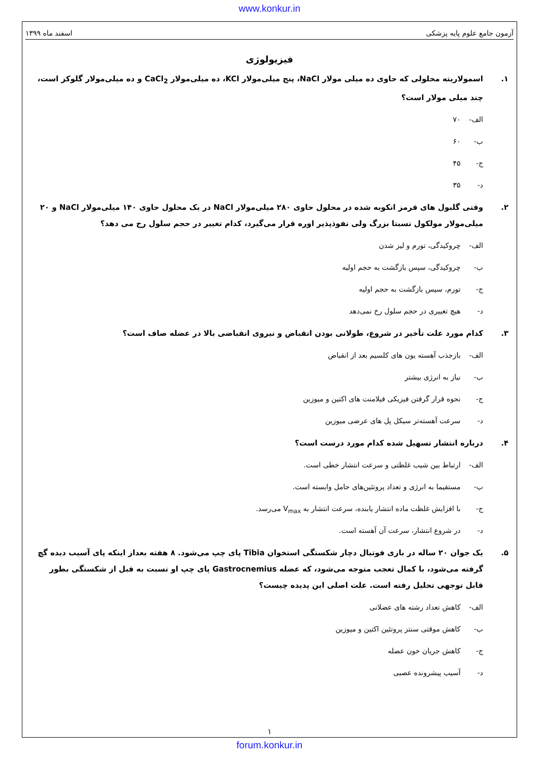www.konkur.in
آزمون جامع علوم پایه پزشکی اسفند ماه ۱۳۹۹
فیزیولوژی
۱. اسمولاریته محلولی که حاوی ده میلی مولار NaCl، پنج میلی‌مولار KCl، ده میلی‌مولار CaCl<sub>2</sub> و ده میلی‌مولار گلوکز است، چند میلی مولار است؟
الف- ۷۰
ب- ۶۰
ج- ۴۵
د- ۳۵
۲. وقتی گلبول های قرمز انکوبه شده در محلول حاوی ۲۸۰ میلی‌مولار NaCl در یک محلول حاوی ۱۴۰ میلی‌مولار NaCl و ۲۰ میلی‌مولار مولکول نسبتا بزرگ ولی نفوذپذیر اوره قرار می‌گیرد، کدام تغییر در حجم سلول رخ می دهد؟
الف- چروکیدگی، تورم و لیز شدن
ب- چروکیدگی، سپس بازگشت به حجم اولیه
ج- تورم، سپس بازگشت به حجم اولیه
د- هیچ تغییری در حجم سلول رخ نمی‌دهد
۳. کدام مورد علت تأخیر در شروع، طولانی بودن انقباض و نیروی انقباضی بالا در عضله صاف است؟
الف- بازجذب آهسته یون های کلسیم بعد از انقباض
ب- نیاز به انرژی بیشتر
ج- نحوه قرار گرفتن فیزیکی فیلامنت های اکتین و میوزین
د- سرعت آهسته‌تر سیکل پل های عرضی میوزین
۴. درباره انتشار تسهیل شده کدام مورد درست است؟
الف- ارتباط بین شیب غلظتی و سرعت انتشار خطی است.
ب- مستقیما به انرژی و تعداد پروتئین‌های حامل وابسته است.
ج- با افزایش غلظت ماده انتشار یابنده، سرعت انتشار به V<sub>max</sub> می‌رسد.
د- در شروع انتشار، سرعت آن آهسته است.
۵. یک جوان ۲۰ ساله در بازی فوتبال دچار شکستگی استخوان Tibia پای چپ می‌شود. ۸ هفته بعداز اینکه پای آسیب دیده گچ گرفته می‌شود، با کمال تعجب متوجه می‌شود، که عضله Gastrocnemius پای چپ او نسبت به قبل از شکستگی بطور قابل توجهی تحلیل رفته است. علت اصلی این پدیده چیست؟
الف- کاهش تعداد رشته های عضلانی
ب- کاهش موقتی سنتز پروتئین اکتین و میوزین
ج- کاهش جریان خون عضله
د- آسیب پیشرونده عصبی
۱
forum.konkur.in